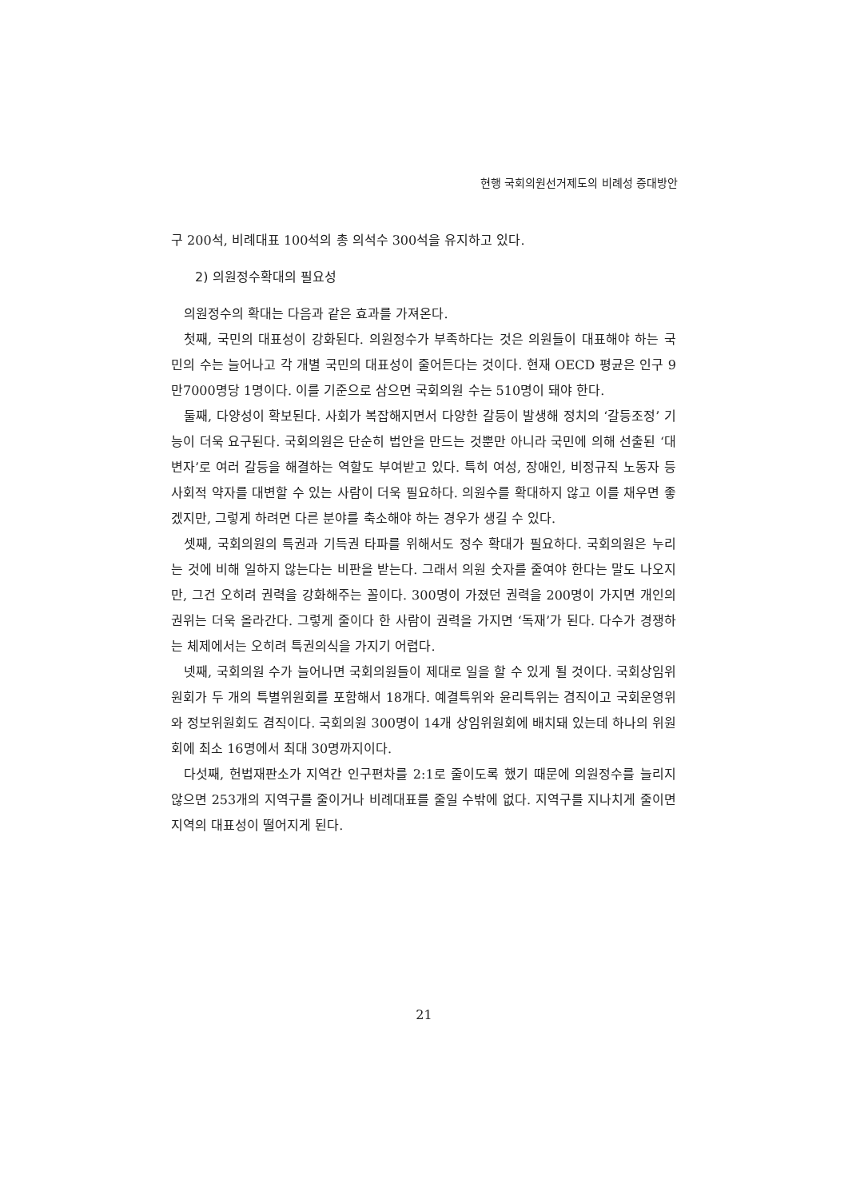현행 국회의원선거제도의 비례성 증대방안
구 200석, 비례대표 100석의 총 의석수 300석을 유지하고 있다.
2) 의원정수확대의 필요성
의원정수의 확대는 다음과 같은 효과를 가져온다.
첫째, 국민의 대표성이 강화된다. 의원정수가 부족하다는 것은 의원들이 대표해야 하는 국민의 수는 늘어나고 각 개별 국민의 대표성이 줄어든다는 것이다. 현재 OECD 평균은 인구 9만7000명당 1명이다. 이를 기준으로 삼으면 국회의원 수는 510명이 돼야 한다.
둘째, 다양성이 확보된다. 사회가 복잡해지면서 다양한 갈등이 발생해 정치의 ‘갈등조정’ 기능이 더욱 요구된다. 국회의원은 단순히 법안을 만드는 것뿐만 아니라 국민에 의해 선출된 ‘대변자’로 여러 갈등을 해결하는 역할도 부여받고 있다. 특히 여성, 장애인, 비정규직 노동자 등 사회적 약자를 대변할 수 있는 사람이 더욱 필요하다. 의원수를 확대하지 않고 이를 채우면 좋겠지만, 그렇게 하려면 다른 분야를 축소해야 하는 경우가 생길 수 있다.
셋째, 국회의원의 특권과 기득권 타파를 위해서도 정수 확대가 필요하다. 국회의원은 누리는 것에 비해 일하지 않는다는 비판을 받는다. 그래서 의원 숫자를 줄여야 한다는 말도 나오지만, 그건 오히려 권력을 강화해주는 꼴이다. 300명이 가졌던 권력을 200명이 가지면 개인의 권위는 더욱 올라간다. 그렇게 줄이다 한 사람이 권력을 가지면 ‘독재’가 된다. 다수가 경쟁하는 체제에서는 오히려 특권의식을 가지기 어렵다.
넷째, 국회의원 수가 늘어나면 국회의원들이 제대로 일을 할 수 있게 될 것이다. 국회상임위원회가 두 개의 특별위원회를 포함해서 18개다. 예결특위와 윤리특위는 겸직이고 국회운영위와 정보위원회도 겸직이다. 국회의원 300명이 14개 상임위원회에 배치돼 있는데 하나의 위원회에 최소 16명에서 최대 30명까지이다.
다섯째, 헌법재판소가 지역간 인구편차를 2:1로 줄이도록 했기 때문에 의원정수를 늘리지 않으면 253개의 지역구를 줄이거나 비례대표를 줄일 수밖에 없다. 지역구를 지나치게 줄이면 지역의 대표성이 떨어지게 된다.
21